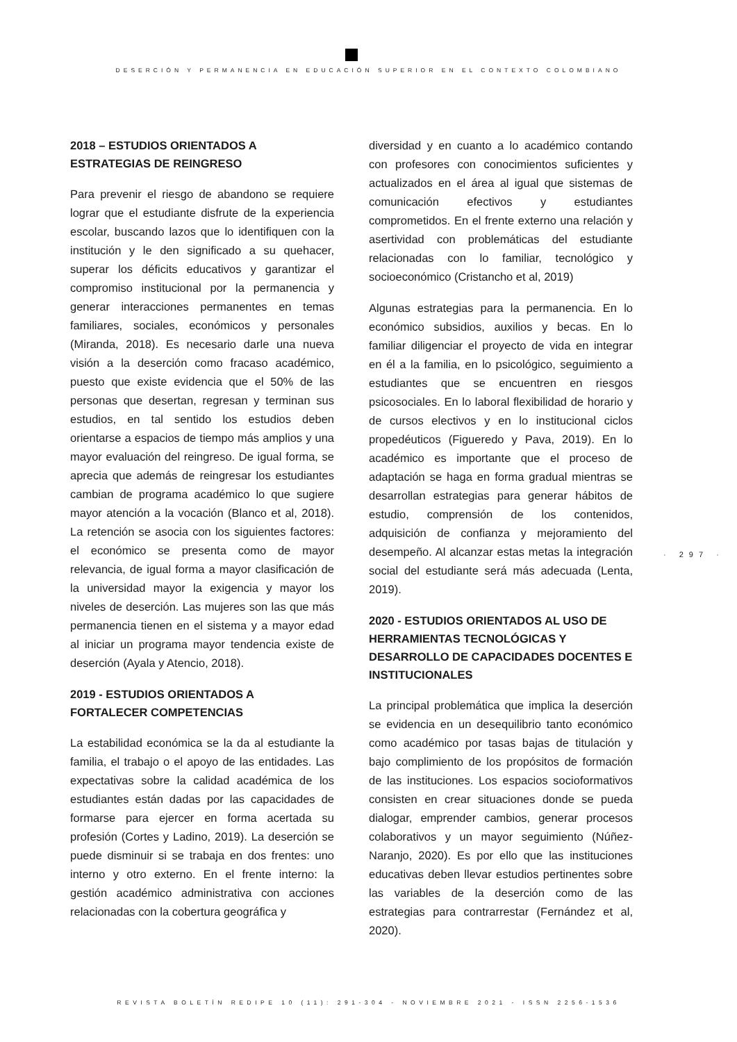DESERCIÓN Y PERMANENCIA EN EDUCACIÓN SUPERIOR EN EL CONTEXTO COLOMBIANO
2018 – ESTUDIOS ORIENTADOS A ESTRATEGIAS DE REINGRESO
Para prevenir el riesgo de abandono se requiere lograr que el estudiante disfrute de la experiencia escolar, buscando lazos que lo identifiquen con la institución y le den significado a su quehacer, superar los déficits educativos y garantizar el compromiso institucional por la permanencia y generar interacciones permanentes en temas familiares, sociales, económicos y personales (Miranda, 2018). Es necesario darle una nueva visión a la deserción como fracaso académico, puesto que existe evidencia que el 50% de las personas que desertan, regresan y terminan sus estudios, en tal sentido los estudios deben orientarse a espacios de tiempo más amplios y una mayor evaluación del reingreso. De igual forma, se aprecia que además de reingresar los estudiantes cambian de programa académico lo que sugiere mayor atención a la vocación (Blanco et al, 2018). La retención se asocia con los siguientes factores: el económico se presenta como de mayor relevancia, de igual forma a mayor clasificación de la universidad mayor la exigencia y mayor los niveles de deserción. Las mujeres son las que más permanencia tienen en el sistema y a mayor edad al iniciar un programa mayor tendencia existe de deserción (Ayala y Atencio, 2018).
2019 - ESTUDIOS ORIENTADOS A FORTALECER COMPETENCIAS
La estabilidad económica se la da al estudiante la familia, el trabajo o el apoyo de las entidades. Las expectativas sobre la calidad académica de los estudiantes están dadas por las capacidades de formarse para ejercer en forma acertada su profesión (Cortes y Ladino, 2019). La deserción se puede disminuir si se trabaja en dos frentes: uno interno y otro externo. En el frente interno: la gestión académico administrativa con acciones relacionadas con la cobertura geográfica y
diversidad y en cuanto a lo académico contando con profesores con conocimientos suficientes y actualizados en el área al igual que sistemas de comunicación efectivos y estudiantes comprometidos. En el frente externo una relación y asertividad con problemáticas del estudiante relacionadas con lo familiar, tecnológico y socioeconómico (Cristancho et al, 2019)
Algunas estrategias para la permanencia. En lo económico subsidios, auxilios y becas. En lo familiar diligenciar el proyecto de vida en integrar en él a la familia, en lo psicológico, seguimiento a estudiantes que se encuentren en riesgos psicosociales. En lo laboral flexibilidad de horario y de cursos electivos y en lo institucional ciclos propedéuticos (Figueredo y Pava, 2019). En lo académico es importante que el proceso de adaptación se haga en forma gradual mientras se desarrollan estrategias para generar hábitos de estudio, comprensión de los contenidos, adquisición de confianza y mejoramiento del desempeño. Al alcanzar estas metas la integración social del estudiante será más adecuada (Lenta, 2019).
2020 - ESTUDIOS ORIENTADOS AL USO DE HERRAMIENTAS TECNOLÓGICAS Y DESARROLLO DE CAPACIDADES DOCENTES E INSTITUCIONALES
La principal problemática que implica la deserción se evidencia en un desequilibrio tanto económico como académico por tasas bajas de titulación y bajo complimiento de los propósitos de formación de las instituciones. Los espacios socioformativos consisten en crear situaciones donde se pueda dialogar, emprender cambios, generar procesos colaborativos y un mayor seguimiento (Núñez-Naranjo, 2020). Es por ello que las instituciones educativas deben llevar estudios pertinentes sobre las variables de la deserción como de las estrategias para contrarrestar (Fernández et al, 2020).
· 297 ·
REVISTA BOLETÍN REDIPE 10 (11): 291-304 - NOVIEMBRE 2021 - ISSN 2256-1536